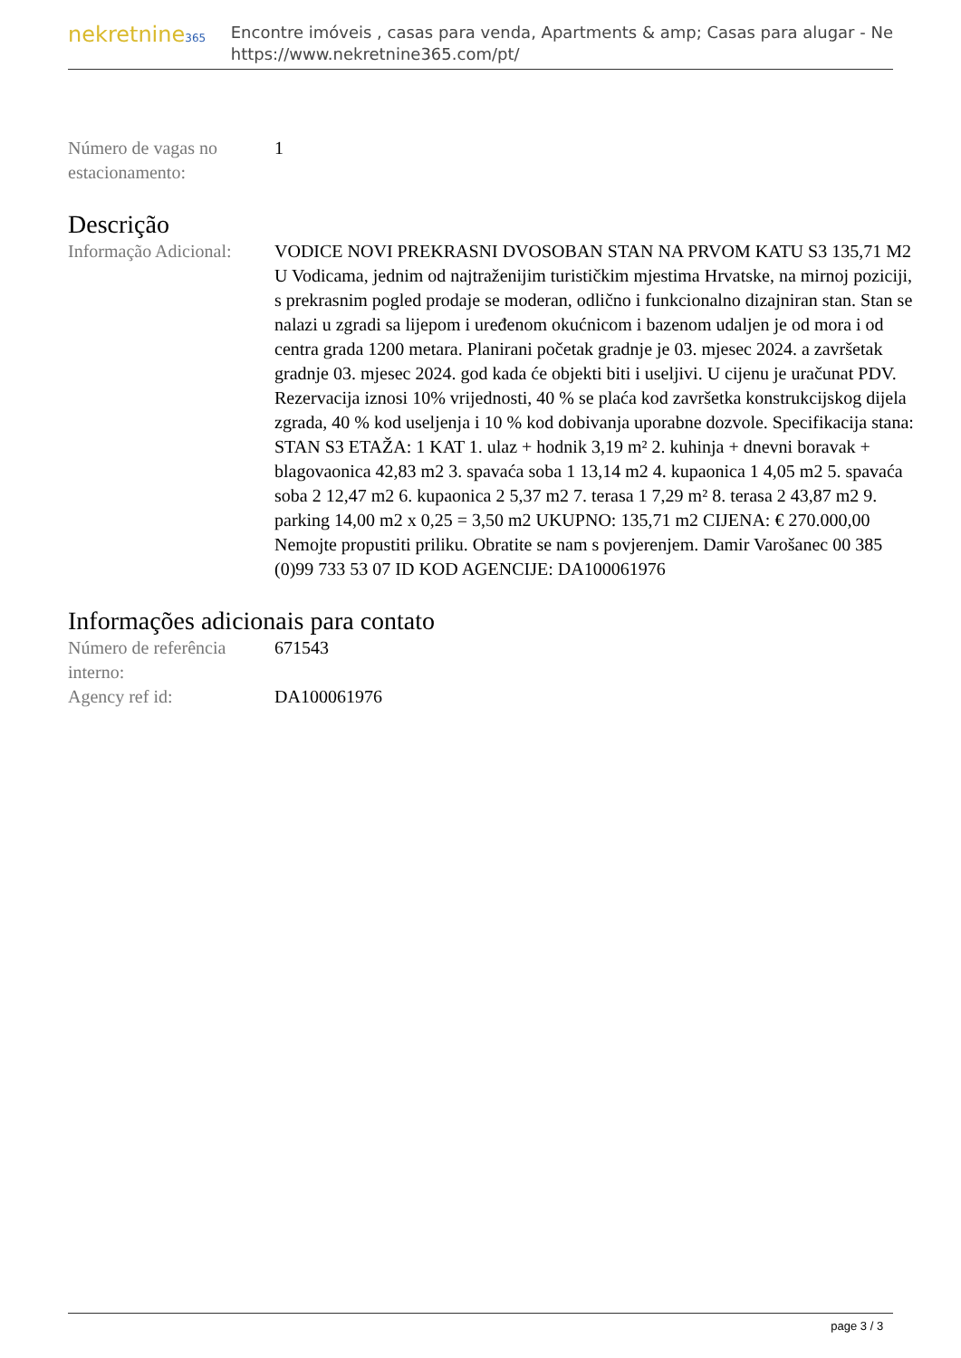nekretnine365
Encontre imóveis , casas para venda, Apartments & amp; Casas para alugar - Ne
https://www.nekretnine365.com/pt/
| Número de vagas no estacionamento: | 1 |
Descrição
| Informação Adicional: | VODICE NOVI PREKRASNI DVOSOBAN STAN NA PRVOM KATU S3 135,71 M2 U Vodicama, jednim od najtraženijim turističkim mjestima Hrvatske, na mirnoj poziciji, s prekrasnim pogled prodaje se moderan, odlično i funkcionalno dizajniran stan. Stan se nalazi u zgradi sa lijepom i uređenom okućnicom i bazenom udaljen je od mora i od centra grada 1200 metara. Planirani početak gradnje je 03. mjesec 2024. a završetak gradnje 03. mjesec 2024. god kada će objekti biti i useljivi. U cijenu je uračunat PDV. Rezervacija iznosi 10% vrijednosti, 40 % se plaća kod završetka konstrukcijskog dijela zgrada, 40 % kod useljenja i 10 % kod dobivanja uporabne dozvole. Specifikacija stana: STAN S3 ETAŽA: 1 KAT 1. ulaz + hodnik 3,19 m² 2. kuhinja + dnevni boravak + blagovaonica 42,83 m2 3. spavaća soba 1 13,14 m2 4. kupaonica 1 4,05 m2 5. spavaća soba 2 12,47 m2 6. kupaonica 2 5,37 m2 7. terasa 1 7,29 m² 8. terasa 2 43,87 m2 9. parking 14,00 m2 x 0,25 = 3,50 m2 UKUPNO: 135,71 m2 CIJENA: € 270.000,00 Nemojte propustiti priliku. Obratite se nam s povjerenjem. Damir Varošanec 00 385 (0)99 733 53 07 ID KOD AGENCIJE: DA100061976 |
Informações adicionais para contato
| Número de referência interno: | 671543 |
| Agency ref id: | DA100061976 |
page 3 / 3